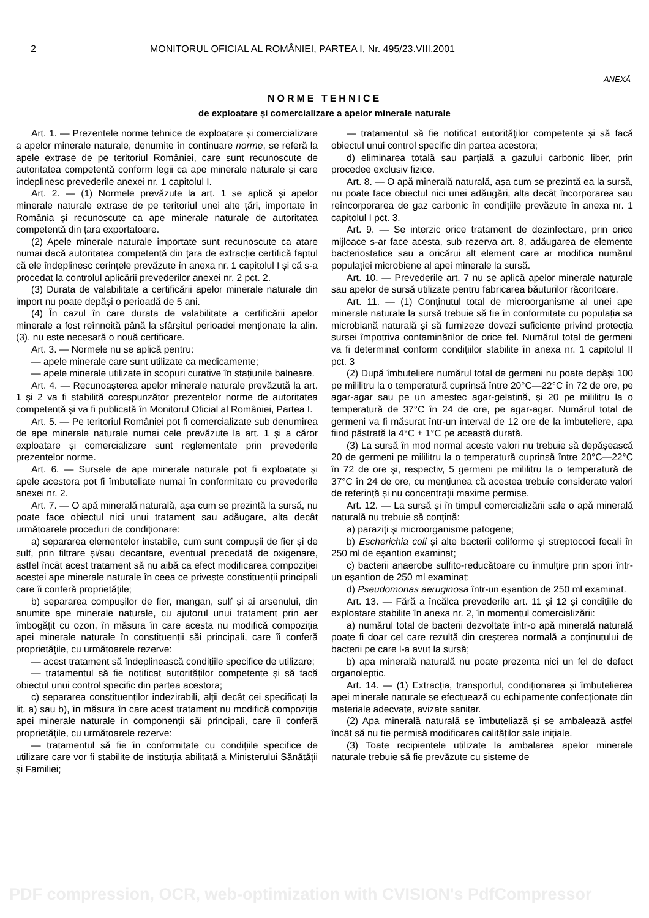2 MONITORUL OFICIAL AL ROMÂNIEI, PARTEA I, Nr. 495/23.VIII.2001
ANEXĂ
NORME TEHNICE
de exploatare și comercializare a apelor minerale naturale
Art. 1. — Prezentele norme tehnice de exploatare și comercializare a apelor minerale naturale, denumite în continuare norme, se referă la apele extrase de pe teritoriul României, care sunt recunoscute de autoritatea competentă conform legii ca ape minerale naturale și care îndeplinesc prevederile anexei nr. 1 capitolul I.
Art. 2. — (1) Normele prevăzute la art. 1 se aplică și apelor minerale naturale extrase de pe teritoriul unei alte țări, importate în România și recunoscute ca ape minerale naturale de autoritatea competentă din țara exportatoare.
(2) Apele minerale naturale importate sunt recunoscute ca atare numai dacă autoritatea competentă din țara de extracție certifică faptul că ele îndeplinesc cerințele prevăzute în anexa nr. 1 capitolul I și că s-a procedat la controlul aplicării prevederilor anexei nr. 2 pct. 2.
(3) Durata de valabilitate a certificării apelor minerale naturale din import nu poate depăși o perioadă de 5 ani.
(4) În cazul în care durata de valabilitate a certificării apelor minerale a fost reînnoită până la sfârșitul perioadei menționate la alin. (3), nu este necesară o nouă certificare.
Art. 3. — Normele nu se aplică pentru:
— apele minerale care sunt utilizate ca medicamente;
— apele minerale utilizate în scopuri curative în stațiunile balneare.
Art. 4. — Recunoașterea apelor minerale naturale prevăzută la art. 1 și 2 va fi stabilită corespunzător prezentelor norme de autoritatea competentă și va fi publicată în Monitorul Oficial al României, Partea I.
Art. 5. — Pe teritoriul României pot fi comercializate sub denumirea de ape minerale naturale numai cele prevăzute la art. 1 și a căror exploatare și comercializare sunt reglementate prin prevederile prezentelor norme.
Art. 6. — Sursele de ape minerale naturale pot fi exploatate și apele acestora pot fi îmbuteliate numai în conformitate cu prevederile anexei nr. 2.
Art. 7. — O apă minerală naturală, așa cum se prezintă la sursă, nu poate face obiectul nici unui tratament sau adăugare, alta decât următoarele proceduri de condiționare:
a) separarea elementelor instabile, cum sunt compușii de fier și de sulf, prin filtrare și/sau decantare, eventual precedată de oxigenare, astfel încât acest tratament să nu aibă ca efect modificarea compoziției acestei ape minerale naturale în ceea ce privește constituenții principali care îi conferă proprietățile;
b) separarea compușilor de fier, mangan, sulf și ai arsenului, din anumite ape minerale naturale, cu ajutorul unui tratament prin aer îmbogățit cu ozon, în măsura în care acesta nu modifică compoziția apei minerale naturale în constituenții săi principali, care îi conferă proprietățile, cu următoarele rezerve:
— acest tratament să îndeplinească condițiile specifice de utilizare;
— tratamentul să fie notificat autorităților competente și să facă obiectul unui control specific din partea acestora;
c) separarea constituenților indezirabili, alții decât cei specificați la lit. a) sau b), în măsura în care acest tratament nu modifică compoziția apei minerale naturale în componenții săi principali, care îi conferă proprietățile, cu următoarele rezerve:
— tratamentul să fie în conformitate cu condițiile specifice de utilizare care vor fi stabilite de instituția abilitată a Ministerului Sănătății și Familiei;
— tratamentul să fie notificat autorităților competente și să facă obiectul unui control specific din partea acestora;
d) eliminarea totală sau parțială a gazului carbonic liber, prin procedee exclusiv fizice.
Art. 8. — O apă minerală naturală, așa cum se prezintă ea la sursă, nu poate face obiectul nici unei adăugări, alta decât încorporarea sau reîncorporarea de gaz carbonic în condițiile prevăzute în anexa nr. 1 capitolul I pct. 3.
Art. 9. — Se interzic orice tratament de dezinfectare, prin orice mijloace s-ar face acesta, sub rezerva art. 8, adăugarea de elemente bacteriostatice sau a oricărui alt element care ar modifica numărul populației microbiene al apei minerale la sursă.
Art. 10. — Prevederile art. 7 nu se aplică apelor minerale naturale sau apelor de sursă utilizate pentru fabricarea băuturilor răcoritoare.
Art. 11. — (1) Conținutul total de microorganisme al unei ape minerale naturale la sursă trebuie să fie în conformitate cu populația sa microbiană naturală și să furnizeze dovezi suficiente privind protecția sursei împotriva contaminărilor de orice fel. Numărul total de germeni va fi determinat conform condițiilor stabilite în anexa nr. 1 capitolul II pct. 3
(2) După îmbuteliere numărul total de germeni nu poate depăși 100 pe mililitru la o temperatură cuprinsă între 20°C—22°C în 72 de ore, pe agar-agar sau pe un amestec agar-gelatină, și 20 pe mililitru la o temperatură de 37°C în 24 de ore, pe agar-agar. Numărul total de germeni va fi măsurat într-un interval de 12 ore de la îmbuteliere, apa fiind păstrată la 4°C ± 1°C pe această durată.
(3) La sursă în mod normal aceste valori nu trebuie să depășească 20 de germeni pe mililitru la o temperatură cuprinsă între 20°C—22°C în 72 de ore și, respectiv, 5 germeni pe mililitru la o temperatură de 37°C în 24 de ore, cu mențiunea că acestea trebuie considerate valori de referință și nu concentrații maxime permise.
Art. 12. — La sursă și în timpul comercializării sale o apă minerală naturală nu trebuie să conțină:
a) paraziți și microorganisme patogene;
b) Escherichia coli și alte bacterii coliforme și streptococi fecali în 250 ml de eșantion examinat;
c) bacterii anaerobe sulfito-reducătoare cu înmulțire prin spori într-un eșantion de 250 ml examinat;
d) Pseudomonas aeruginosa într-un eșantion de 250 ml examinat.
Art. 13. — Fără a încălca prevederile art. 11 și 12 și condițiile de exploatare stabilite în anexa nr. 2, în momentul comercializării:
a) numărul total de bacterii dezvoltate într-o apă minerală naturală poate fi doar cel care rezultă din creșterea normală a conținutului de bacterii pe care l-a avut la sursă;
b) apa minerală naturală nu poate prezenta nici un fel de defect organoleptic.
Art. 14. — (1) Extracția, transportul, condiționarea și îmbutelierea apei minerale naturale se efectuează cu echipamente confecționate din materiale adecvate, avizate sanitar.
(2) Apa minerală naturală se îmbuteliază și se ambalează astfel încât să nu fie permisă modificarea calităților sale inițiale.
(3) Toate recipientele utilizate la ambalarea apelor minerale naturale trebuie să fie prevăzute cu sisteme de
PDF compression, OCR, web-optimization with CVISION's PdfCompressor